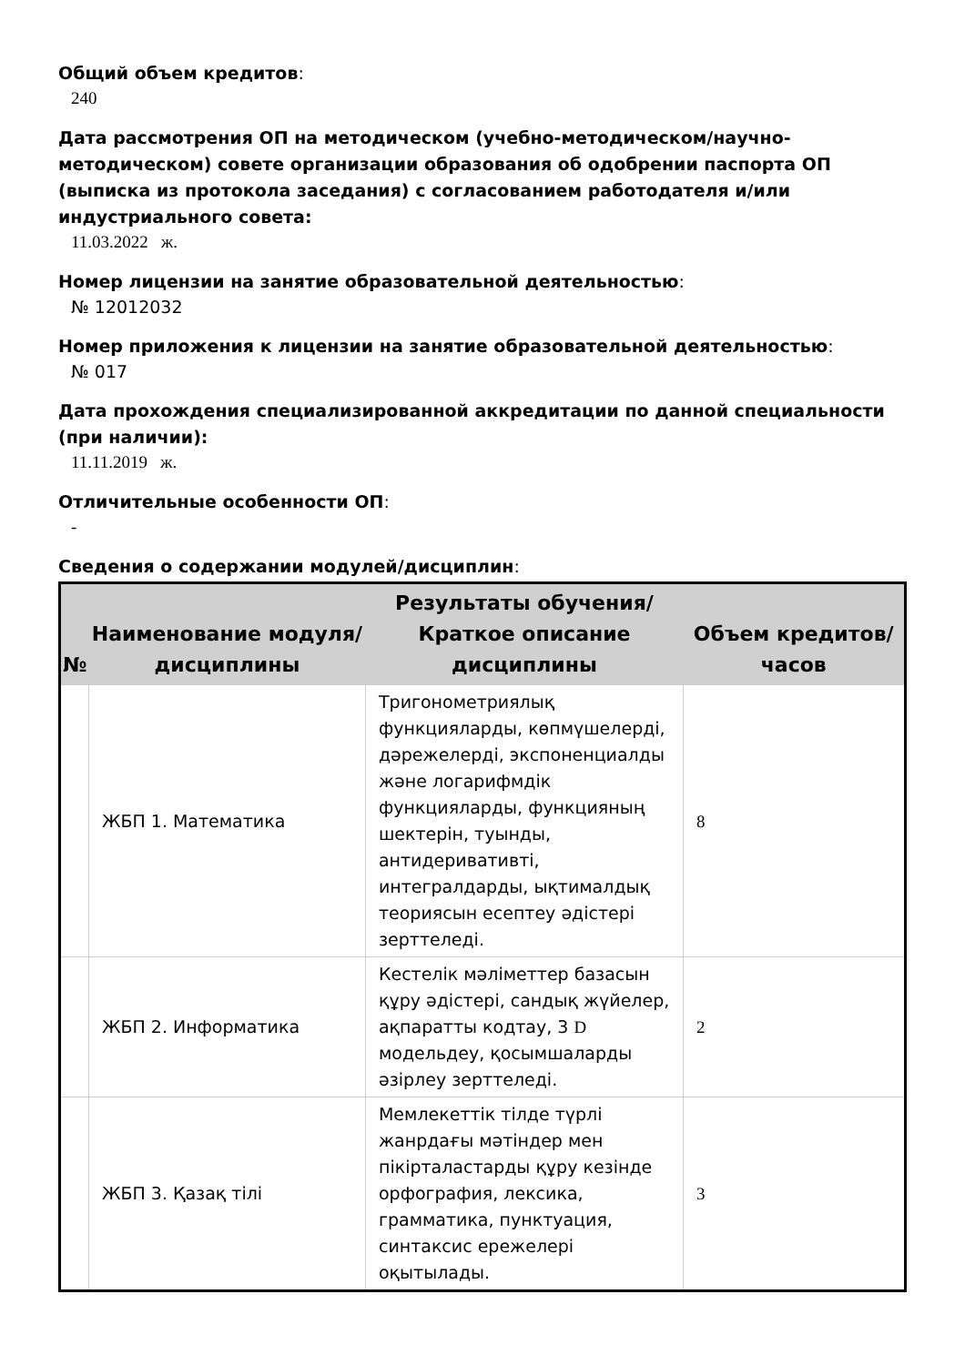Общий объем кредитов:
240
Дата рассмотрения ОП на методическом (учебно-методическом/научно-методическом) совете организации образования об одобрении паспорта ОП (выписка из протокола заседания) с согласованием работодателя и/или индустриального совета:
11.03.2022 ж.
Номер лицензии на занятие образовательной деятельностью:
№ 12012032
Номер приложения к лицензии на занятие образовательной деятельностью:
№ 017
Дата прохождения специализированной аккредитации по данной специальности (при наличии):
11.11.2019 ж.
Отличительные особенности ОП:
-
Сведения о содержании модулей/дисциплин:
| № | Наименование модуля/дисциплины | Результаты обучения/Краткое описание дисциплины | Объем кредитов/часов |
| --- | --- | --- | --- |
| | ЖБП 1. Математика | Тригонометриялық функцияларды, көпмүшелерді, дәрежелерді, экспоненциалды және логарифмдік функцияларды, функцияның шектерін, туынды, антидеривативті, интегралдарды, ықтималдық теориясын есептеу әдістері зерттеледі. | 8 |
| | ЖБП 2. Информатика | Кестелік мәліметтер базасын құру әдістері, сандық жүйелер, ақпаратты кодтау, 3 D модельдеу, қосымшаларды әзірлеу зерттеледі. | 2 |
| | ЖБП 3. Қазақ тілі | Мемлекеттік тілде түрлі жанрдағы мәтіндер мен пікірталастарды құру кезінде орфография, лексика, грамматика, пунктуация, синтаксис ережелері оқытылады. | 3 |